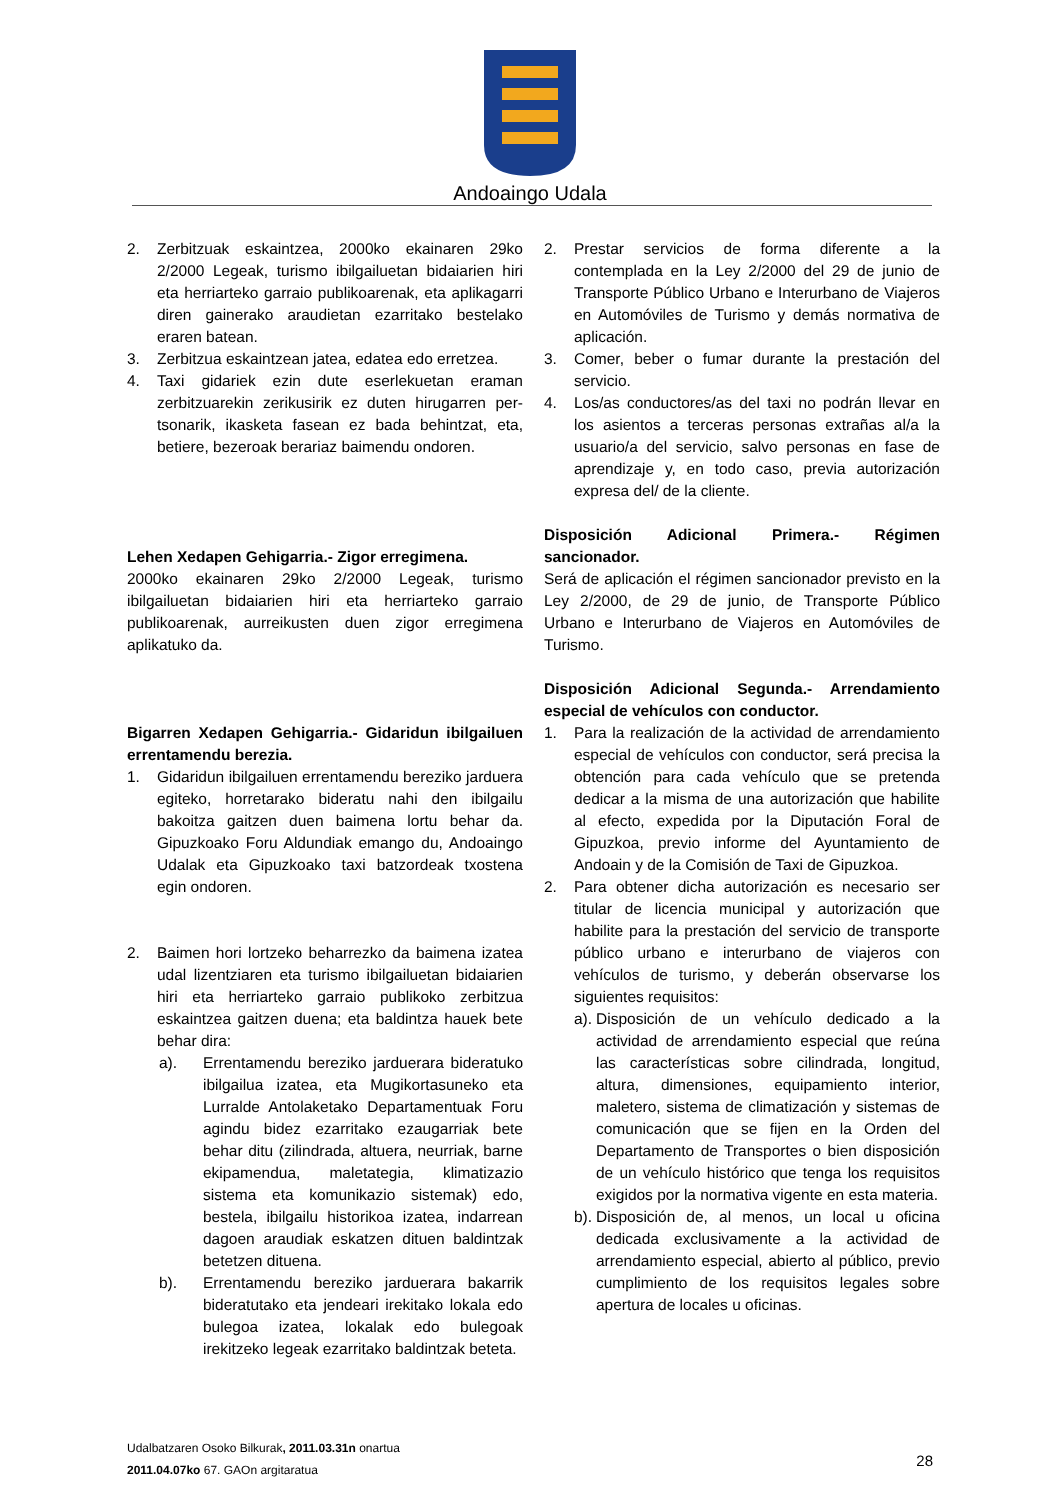Andoaingo Udala
2. Zerbitzuak eskaintzea, 2000ko ekainaren 29ko 2/2000 Legeak, turismo ibilgailuetan bidaiarien hiri eta herriarteko garraio publikoarenak, eta aplikagarri diren gainerako araudietan ezarritako bestelako eraren batean.
3. Zerbitzua eskaintzean jatea, edatea edo erretzea.
4. Taxi gidariek ezin dute eserlekuetan eraman zerbitzuarekin zerikusirik ez duten hirugarren per-tsonarik, ikasketa fasean ez bada behintzat, eta, betiere, bezeroak berariaz baimendu ondoren.
Lehen Xedapen Gehigarria.- Zigor erregimena.
2000ko ekainaren 29ko 2/2000 Legeak, turismo ibilgailuetan bidaiarien hiri eta herriarteko garraio publikoarenak, aurreikusten duen zigor erregimena aplikatuko da.
Bigarren Xedapen Gehigarria.- Gidaridun ibilgailuen errentamendu berezia.
1. Gidaridun ibilgailuen errentamendu bereziko jarduera egiteko, horretarako bideratu nahi den ibilgailu bakoitza gaitzen duen baimena lortu behar da. Gipuzkoako Foru Aldundiak emango du, Andoaingo Udalak eta Gipuzkoako taxi batzordeak txostena egin ondoren.
2. Baimen hori lortzeko beharrezko da baimena izatea udal lizentziaren eta turismo ibilgailuetan bidaiarien hiri eta herriarteko garraio publikoko zerbitzua eskaintzea gaitzen duena; eta baldintza hauek bete behar dira:
a). Errentamendu bereziko jarduerara bideratuko ibilgailua izatea, eta Mugikortasuneko eta Lurralde Antolaketako Departamentuak Foru agindu bidez ezarritako ezaugarriak bete behar ditu (zilindrada, altuera, neurriak, barne ekipamendua, maletategia, klimatizazio sistema eta komunikazio sistemak) edo, bestela, ibilgailu historikoa izatea, indarrean dagoen araudiak eskatzen dituen baldintzak betetzen dituena.
b). Errentamendu bereziko jarduerara bakarrik bideratutako eta jendeari irekitako lokala edo bulegoa izatea, lokalak edo bulegoak irekitzeko legeak ezarritako baldintzak beteta.
2. Prestar servicios de forma diferente a la contemplada en la Ley 2/2000 del 29 de junio de Transporte Público Urbano e Interurbano de Viajeros en Automóviles de Turismo y demás normativa de aplicación.
3. Comer, beber o fumar durante la prestación del servicio.
4. Los/as conductores/as del taxi no podrán llevar en los asientos a terceras personas extrañas al/a la usuario/a del servicio, salvo personas en fase de aprendizaje y, en todo caso, previa autorización expresa del/ de la cliente.
Disposición Adicional Primera.- Régimen sancionador.
Será de aplicación el régimen sancionador previsto en la Ley 2/2000, de 29 de junio, de Transporte Público Urbano e Interurbano de Viajeros en Automóviles de Turismo.
Disposición Adicional Segunda.- Arrendamiento especial de vehículos con conductor.
1. Para la realización de la actividad de arrendamiento especial de vehículos con conductor, será precisa la obtención para cada vehículo que se pretenda dedicar a la misma de una autorización que habilite al efecto, expedida por la Diputación Foral de Gipuzkoa, previo informe del Ayuntamiento de Andoain y de la Comisión de Taxi de Gipuzkoa.
2. Para obtener dicha autorización es necesario ser titular de licencia municipal y autorización que habilite para la prestación del servicio de transporte público urbano e interurbano de viajeros con vehículos de turismo, y deberán observarse los siguientes requisitos:
a).
Disposición de un vehículo dedicado a la actividad de arrendamiento especial que reúna las características sobre cilindrada, longitud, altura, dimensiones, equipamiento interior, maletero, sistema de climatización y sistemas de comunicación que se fijen en la Orden del Departamento de Transportes o bien disposición de un vehículo histórico que tenga los requisitos exigidos por la normativa vigente en esta materia.
b).
Disposición de, al menos, un local u oficina dedicada exclusivamente a la actividad de arrendamiento especial, abierto al público, previo cumplimiento de los requisitos legales sobre apertura de locales u oficinas.
Udalbatzaren Osoko Bilkurak, 2011.03.31n onartua
2011.04.07ko 67. GAOn argitaratua
28